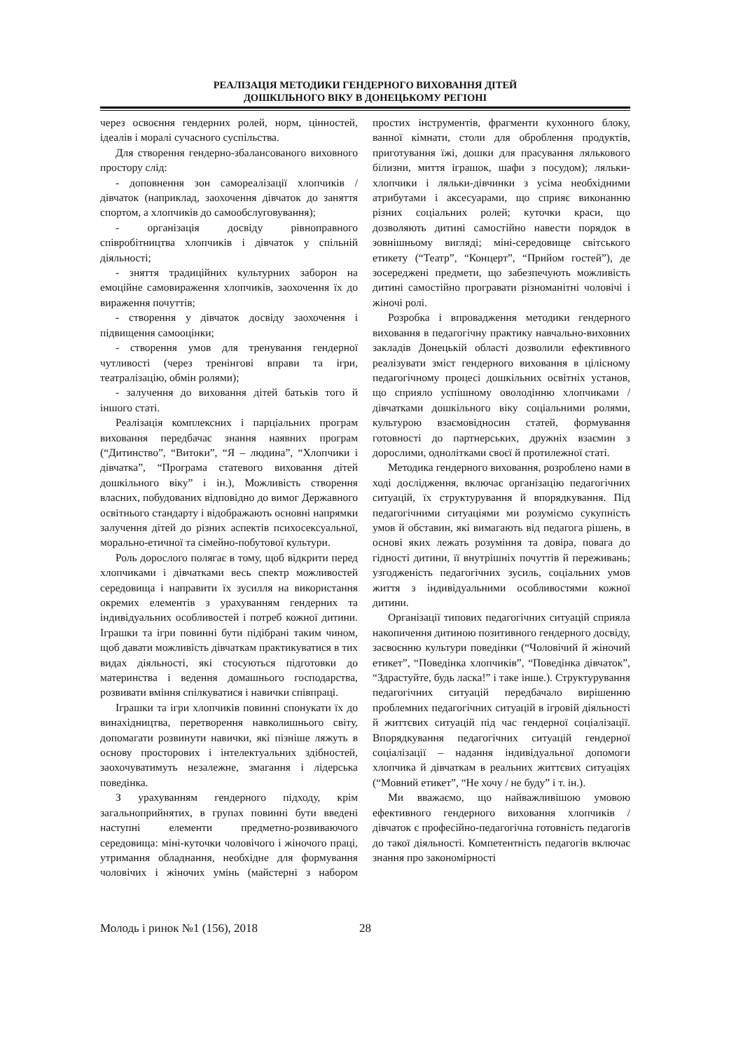РЕАЛІЗАЦІЯ МЕТОДИКИ ГЕНДЕРНОГО ВИХОВАННЯ ДІТЕЙ
ДОШКІЛЬНОГО ВІКУ В ДОНЕЦЬКОМУ РЕГІОНІ
через освоєння гендерних ролей, норм, цінностей, ідеалів і моралі сучасного суспільства.
Для створення гендерно-збалансованого виховного простору слід:
- доповнення зон самореалізації хлопчиків / дівчаток (наприклад, заохочення дівчаток до заняття спортом, а хлопчиків до самообслуговування);
- організація досвіду рівноправного співробітництва хлопчиків і дівчаток у спільній діяльності;
- зняття традиційних культурних заборон на емоційне самовираження хлопчиків, заохочення їх до вираження почуттів;
- створення у дівчаток досвіду заохочення і підвищення самооцінки;
- створення умов для тренування гендерної чутливості (через тренінгові вправи та ігри, театралізацію, обмін ролями);
- залучення до виховання дітей батьків того й іншого статі.
Реалізація комплексних і парціальних програм виховання передбачає знання наявних програм (“Дитинство”, “Витоки”, “Я – людина”, “Хлопчики і дівчатка”, “Програма статевого виховання дітей дошкільного віку” і ін.), Можливість створення власних, побудованих відповідно до вимог Державного освітнього стандарту і відображають основні напрямки залучення дітей до різних аспектів психосексуальної, морально-етичної та сімейно-побутової культури.
Роль дорослого полягає в тому, щоб відкрити перед хлопчиками і дівчатками весь спектр можливостей середовища і направити їх зусилля на використання окремих елементів з урахуванням гендерних та індивідуальних особливостей і потреб кожної дитини. Іграшки та ігри повинні бути підібрані таким чином, щоб давати можливість дівчаткам практикуватися в тих видах діяльності, які стосуються підготовки до материнства і ведення домашнього господарства, розвивати вміння спілкуватися і навички співпраці.
Іграшки та ігри хлопчиків повинні спонукати їх до винахідництва, перетворення навколишнього світу, допомагати розвинути навички, які пізніше ляжуть в основу просторових і інтелектуальних здібностей, заохочуватимуть незалежне, змагання і лідерська поведінка.
З урахуванням гендерного підходу, крім загальноприйнятих, в групах повинні бути введені наступні елементи предметно-розвиваючого середовища: міні-куточки чоловічого і жіночого праці, утримання обладнання, необхідне для формування чоловічих і жіночих умінь (майстерні з набором простих інструментів, фрагменти кухонного блоку, ванної кімнати, столи для оброблення продуктів, приготування їжі, дошки для прасування лялькового білизни, миття іграшок, шафи з посудом); ляльки-хлопчики і ляльки-дівчинки з усіма необхідними атрибутами і аксесуарами, що сприяє виконанню різних соціальних ролей; куточки краси, що дозволяють дитині самостійно навести порядок в зовнішньому вигляді; міні-середовище світського етикету (“Театр”, “Концерт”, “Прийом гостей”), де зосереджені предмети, що забезпечують можливість дитині самостійно програвати різноманітні чоловічі і жіночі ролі.
Розробка і впровадження методики гендерного виховання в педагогічну практику навчально-виховних закладів Донецькій області дозволили ефективного реалізувати зміст гендерного виховання в цілісному педагогічному процесі дошкільних освітніх установ, що сприяло успішному оволодінню хлопчиками / дівчатками дошкільного віку соціальними ролями, культурою взаємовідносин статей, формування готовності до партнерських, дружніх взаємин з дорослими, однолітками своєї й протилежної статі.
Методика гендерного виховання, розроблено нами в ході дослідження, включає організацію педагогічних ситуацій, їх структурування й впорядкування. Під педагогічними ситуаціями ми розуміємо сукупність умов й обставин, які вимагають від педагога рішень, в основі яких лежать розуміння та довіра, повага до гідності дитини, її внутрішніх почуттів й переживань; узгодженість педагогічних зусиль, соціальних умов життя з індивідуальними особливостями кожної дитини.
Організації типових педагогічних ситуацій сприяла накопичення дитиною позитивного гендерного досвіду, засвоєнню культури поведінки (“Чоловічий й жіночий етикет”, “Поведінка хлопчиків”, “Поведінка дівчаток”, “Здрастуйте, будь ласка!” і таке інше.). Структурування педагогічних ситуацій передбачало вирішенню проблемних педагогічних ситуацій в ігровій діяльності й життєвих ситуацій під час гендерної соціалізації. Впорядкування педагогічних ситуацій гендерної соціалізації – надання індивідуальної допомоги хлопчика й дівчаткам в реальних життєвих ситуаціях (“Мовний етикет”, “Не хочу / не буду” і т. ін.).
Ми вважаємо, що найважливішою умовою ефективного гендерного виховання хлопчиків / дівчаток є професійно-педагогічна готовність педагогів до такої діяльності. Компетентність педагогів включає знання про закономірності
Молодь і ринок №1 (156), 2018 28